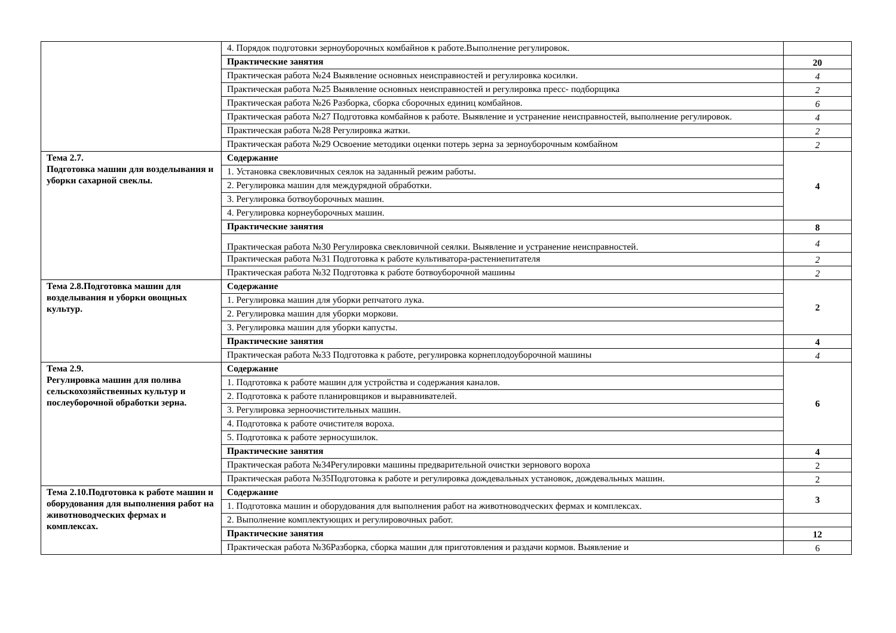| | 4. Порядок подготовки зерноуборочных комбайнов к работе.Выполнение регулировок. | |
| | Практические занятия | 20 |
| | Практическая работа №24 Выявление основных неисправностей и регулировка косилки. | 4 |
| | Практическая работа №25 Выявление основных неисправностей и регулировка пресс- подборщика | 2 |
| | Практическая работа №26 Разборка, сборка сборочных единиц комбайнов. | 6 |
| | Практическая работа №27 Подготовка комбайнов к работе. Выявление и устранение неисправностей, выполнение регулировок. | 4 |
| | Практическая работа №28 Регулировка жатки. | 2 |
| | Практическая работа №29 Освоение методики оценки потерь зерна за зерноуборочным комбайном | 2 |
| Тема 2.7. Подготовка машин для возделывания и уборки сахарной свеклы. | Содержание | 4 |
| | 1. Установка свекловичных сеялок на заданный режим работы. | |
| | 2. Регулировка машин для междурядной обработки. | |
| | 3. Регулировка ботвоуборочных машин. | |
| | 4. Регулировка корнеуборочных машин. | |
| | Практические занятия | 8 |
| | Практическая работа №30 Регулировка свекловичной сеялки. Выявление и устранение неисправностей. | 4 |
| | Практическая работа №31 Подготовка к работе культиватора-растениепитателя | 2 |
| | Практическая работа №32 Подготовка к работе ботвоуборочной машины | 2 |
| Тема 2.8.Подготовка машин для возделывания и уборки овощных культур. | Содержание | 2 |
| | 1. Регулировка машин для уборки репчатого лука. | |
| | 2. Регулировка машин для уборки моркови. | |
| | 3. Регулировка машин для уборки капусты. | |
| | Практические занятия | 4 |
| | Практическая работа №33 Подготовка к работе, регулировка корнеплодоуборочной машины | 4 |
| Тема 2.9. Регулировка машин для полива сельскохозяйственных культур и послеуборочной обработки зерна. | Содержание | 6 |
| | 1. Подготовка к работе машин для устройства и содержания каналов. | |
| | 2. Подготовка к работе планировщиков и выравнивателей. | |
| | 3. Регулировка зерноочистительных машин. | |
| | 4. Подготовка к работе очистителя вороха. | |
| | 5. Подготовка к работе зерносушилок. | |
| | Практические занятия | 4 |
| | Практическая работа №34Регулировки машины предварительной очистки зернового вороха | 2 |
| | Практическая работа №35Подготовка к работе и регулировка дождевальных установок, дождевальных машин. | 2 |
| Тема 2.10.Подготовка к работе машин и оборудования для выполнения работ на животноводческих фермах и комплексах. | Содержание | 3 |
| | 1. Подготовка машин и оборудования для выполнения работ на животноводческих фермах и комплексах. | |
| | 2. Выполнение комплектующих и регулировочных работ. | |
| | Практические занятия | 12 |
| | Практическая работа №36Разборка, сборка машин для приготовления и раздачи кормов. Выявление и | 6 |